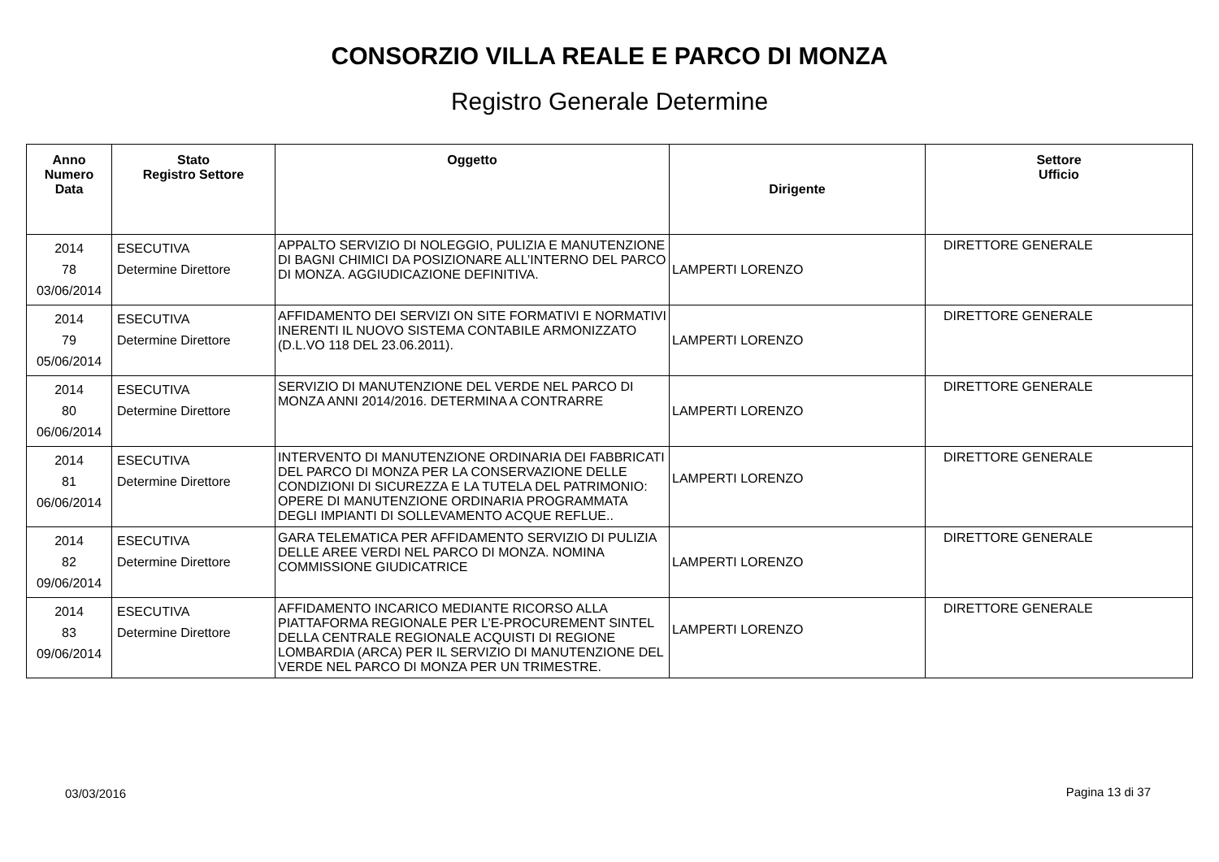CONSORZIO VILLA REALE E PARCO DI MONZA
Registro Generale Determine
| Anno Numero Data | Stato Registro Settore | Oggetto | Dirigente | Settore Ufficio |
| --- | --- | --- | --- | --- |
| 2014 78 03/06/2014 | ESECUTIVA Determine Direttore | APPALTO SERVIZIO DI NOLEGGIO, PULIZIA E MANUTENZIONE DI BAGNI CHIMICI DA POSIZIONARE ALL’INTERNO DEL PARCO DI MONZA. AGGIUDICAZIONE DEFINITIVA. | LAMPERTI LORENZO | DIRETTORE GENERALE |
| 2014 79 05/06/2014 | ESECUTIVA Determine Direttore | AFFIDAMENTO DEI SERVIZI ON SITE FORMATIVI E NORMATIVI INERENTI IL NUOVO SISTEMA CONTABILE ARMONIZZATO (D.L.VO 118 DEL 23.06.2011). | LAMPERTI LORENZO | DIRETTORE GENERALE |
| 2014 80 06/06/2014 | ESECUTIVA Determine Direttore | SERVIZIO DI MANUTENZIONE DEL VERDE NEL PARCO DI MONZA ANNI 2014/2016. DETERMINA A CONTRARRE | LAMPERTI LORENZO | DIRETTORE GENERALE |
| 2014 81 06/06/2014 | ESECUTIVA Determine Direttore | INTERVENTO DI MANUTENZIONE ORDINARIA DEI FABBRICATI DEL PARCO DI MONZA PER LA CONSERVAZIONE DELLE CONDIZIONI DI SICUREZZA E LA TUTELA DEL PATRIMONIO: OPERE DI MANUTENZIONE ORDINARIA PROGRAMMATA DEGLI IMPIANTI DI SOLLEVAMENTO ACQUE REFLUE.. | LAMPERTI LORENZO | DIRETTORE GENERALE |
| 2014 82 09/06/2014 | ESECUTIVA Determine Direttore | GARA TELEMATICA PER AFFIDAMENTO SERVIZIO DI PULIZIA DELLE AREE VERDI NEL PARCO DI MONZA. NOMINA COMMISSIONE GIUDICATRICE | LAMPERTI LORENZO | DIRETTORE GENERALE |
| 2014 83 09/06/2014 | ESECUTIVA Determine Direttore | AFFIDAMENTO INCARICO MEDIANTE RICORSO ALLA PIATTAFORMA REGIONALE PER L’E-PROCUREMENT SINTEL DELLA CENTRALE REGIONALE ACQUISTI DI REGIONE LOMBARDIA (ARCA) PER IL SERVIZIO DI MANUTENZIONE DEL VERDE NEL PARCO DI MONZA PER UN TRIMESTRE. | LAMPERTI LORENZO | DIRETTORE GENERALE |
03/03/2016 Pagina 13 di 37